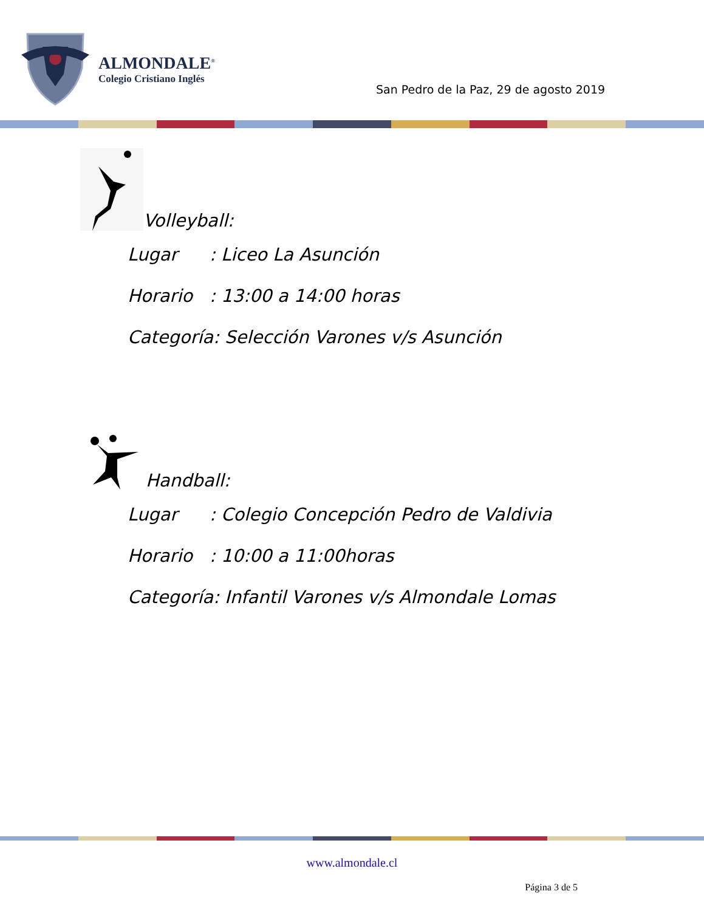ALMONDALE<sup>®</sup>
Colegio Cristiano Inglés
San Pedro de la Paz, 29 de agosto 2019
Volleyball:
Lugar: Liceo La Asunción
Horario: 13:00 a 14:00 horas
Categoría: Selección Varones v/s Asunción
Handball:
Lugar: Colegio Concepción Pedro de Valdivia
Horario: 10:00 a 11:00horas
Categoría: Infantil Varones v/s Almondale Lomas
www.almondale.cl
Página 3 de 5